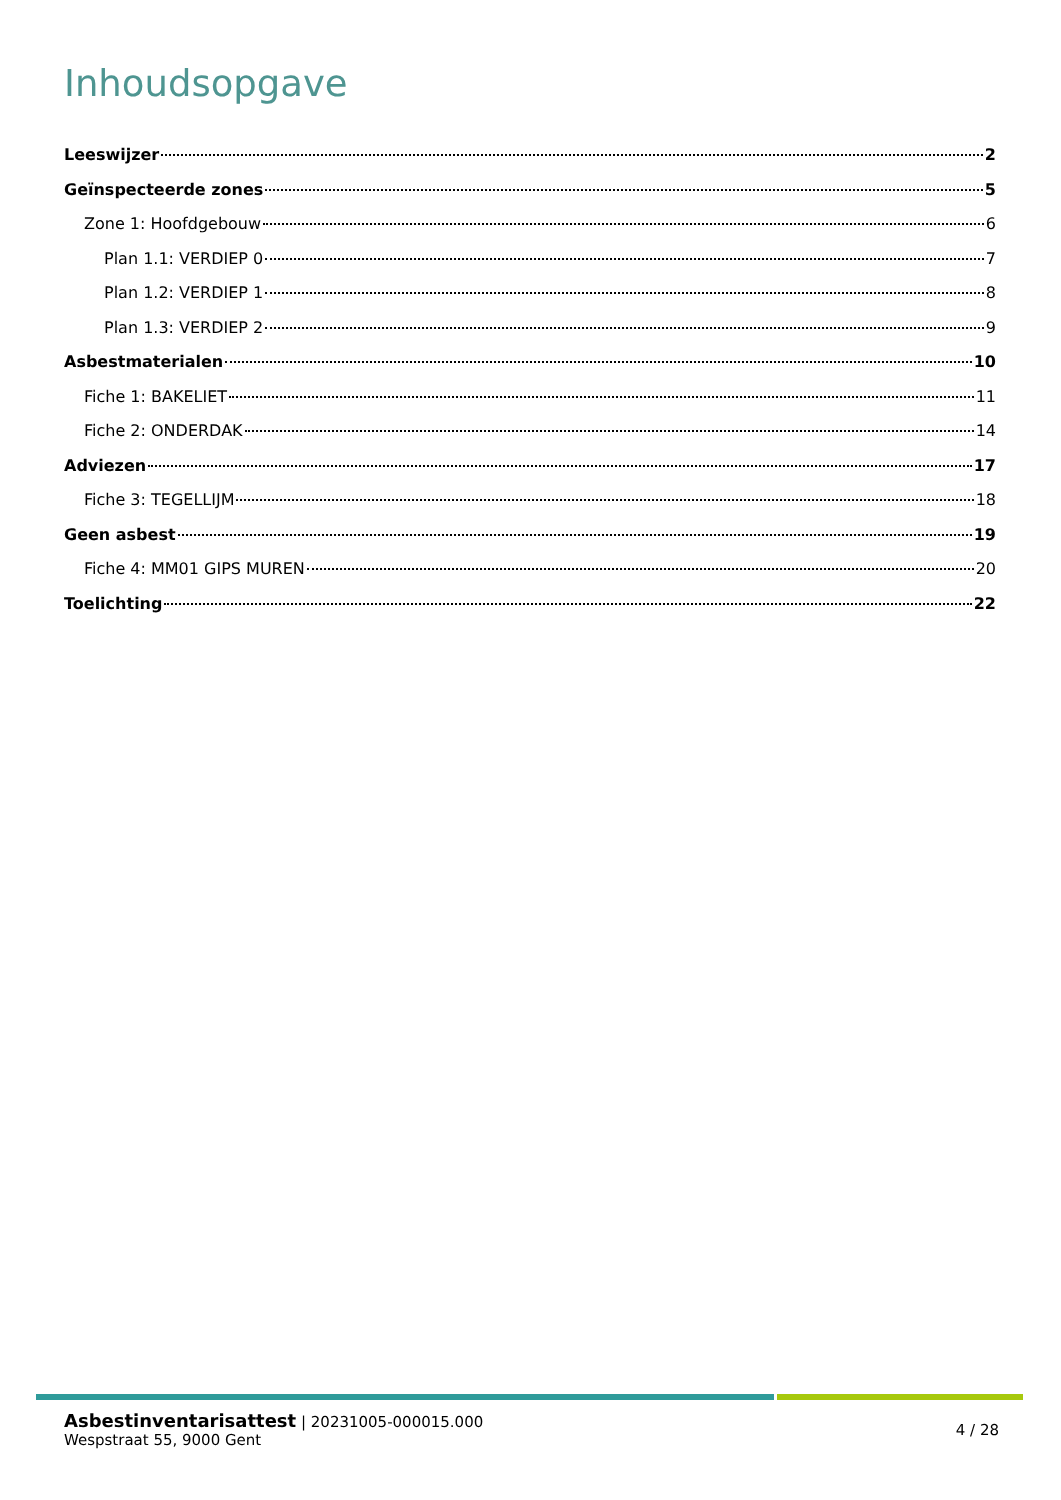Inhoudsopgave
Leeswijzer 2
Geïnspecteerde zones 5
Zone 1: Hoofdgebouw 6
Plan 1.1: VERDIEP 0 7
Plan 1.2: VERDIEP 1 8
Plan 1.3: VERDIEP 2 9
Asbestmaterialen 10
Fiche 1: BAKELIET 11
Fiche 2: ONDERDAK 14
Adviezen 17
Fiche 3: TEGELLIJM 18
Geen asbest 19
Fiche 4: MM01 GIPS MUREN 20
Toelichting 22
Asbestinventarisattest | 20231005-000015.000
Wespstraat 55, 9000 Gent
4 / 28